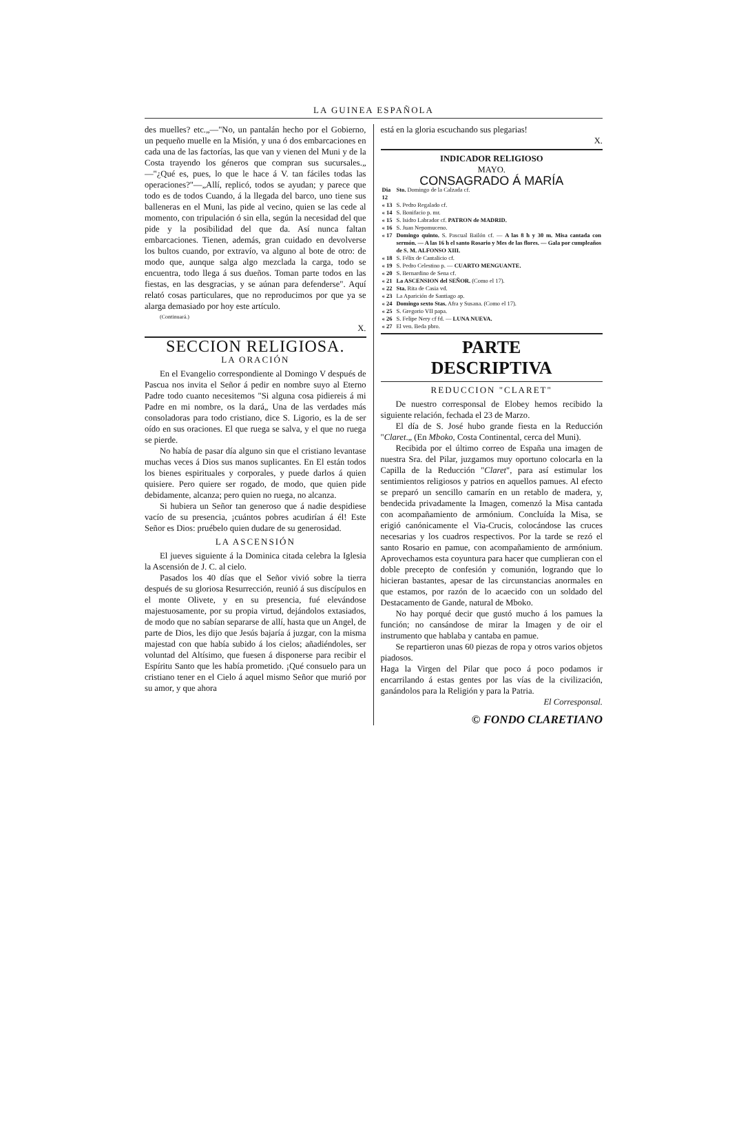LA GUINEA ESPAÑOLA
des muelles? etc.„—"No, un pantalán hecho por el Gobierno, un pequeño muelle en la Misión, y una ó dos embarcaciones en cada una de las factorías, las que van y vienen del Muni y de la Costa trayendo los géneros que compran sus sucursales.„ —"¿Qué es, pues, lo que le hace á V. tan fáciles todas las operaciones?"—„Allí, replicó, todos se ayudan; y parece que todo es de todos Cuando, á la llegada del barco, uno tiene sus balleneras en el Muni, las pide al vecino, quien se las cede al momento, con tripulación ó sin ella, según la necesidad del que pide y la posibilidad del que da. Así nunca faltan embarcaciones. Tienen, además, gran cuidado en devolverse los bultos cuando, por extravío, va alguno al bote de otro: de modo que, aunque salga algo mezclada la carga, todo se encuentra, todo llega á sus dueños. Toman parte todos en las fiestas, en las desgracias, y se aúnan para defenderse". Aquí relató cosas particulares, que no reproducimos por que ya se alarga demasiado por hoy este artículo.
(Continuará.)
X.
SECCION RELIGIOSA.
LA ORACIÓN
En el Evangelio correspondiente al Domingo V después de Pascua nos invita el Señor á pedir en nombre suyo al Eterno Padre todo cuanto necesitemos "Si alguna cosa pidiereis á mi Padre en mi nombre, os la dará„ Una de las verdades más consoladoras para todo cristiano, dice S. Ligorio, es la de ser oído en sus oraciones. El que ruega se salva, y el que no ruega se pierde.
No había de pasar día alguno sin que el cristiano levantase muchas veces á Dios sus manos suplicantes. En El están todos los bienes espirituales y corporales, y puede darlos á quien quisiere. Pero quiere ser rogado, de modo, que quien pide debidamente, alcanza; pero quien no ruega, no alcanza.
Si hubiera un Señor tan generoso que á nadie despidiese vacío de su presencia, ¡cuántos pobres acudirían á él! Este Señor es Dios: pruébelo quien dudare de su generosidad.
LA ASCENSIÓN
El jueves siguiente á la Dominica citada celebra la Iglesia la Ascensión de J. C. al cielo.
Pasados los 40 días que el Señor vivió sobre la tierra después de su gloriosa Resurrección, reunió á sus discípulos en el monte Olivete, y en su presencia, fué elevándose majestuosamente, por su propia virtud, dejándolos extasiados, de modo que no sabían separarse de allí, hasta que un Angel, de parte de Dios, les dijo que Jesús bajaría á juzgar, con la misma majestad con que había subido á los cielos; añadiéndoles, ser voluntad del Altísimo, que fuesen á disponerse para recibir el Espíritu Santo que les había prometido. ¡Qué consuelo para un cristiano tener en el Cielo á aquel mismo Señor que murió por su amor, y que ahora
está en la gloria escuchando sus plegarias!
X.
INDICADOR RELIGIOSO
MAYO.
CONSAGRADO Á MARÍA
| Dia 12 | Sto. Domingo de la Calzada cf. |
| « 13 | S. Pedro Regalado cf. |
| « 14 | S. Bonifacio p. mr. |
| « 15 | S. Isidro Labrador cf. PATRON de MADRID. |
| « 16 | S. Juan Nepomuceno. |
| « 17 | Domingo quinto. S. Pascual Bailón cf. — A las 8 h y 30 m. Misa cantada con sermón. — A las 16 h el santo Rosario y Mes de las flores. — Gala por cumpleaños de S. M. ALFONSO XIII. |
| « 18 | S. Félix de Cantalicio cf. |
| « 19 | S. Pedro Celestino p. — CUARTO MENGUANTE. |
| « 20 | S. Bernardino de Sena cf. |
| « 21 | La ASCENSION del SEÑOR. (Como el 17). |
| « 22 | Sta. Rita de Casia vd. |
| « 23 | La Aparición de Santiago ap. |
| « 24 | Domingo sexto Stas. Afra y Susana. (Como el 17). |
| « 25 | S. Gregorio VII papa. |
| « 26 | S. Felipe Nery cf fd. — LUNA NUEVA. |
| « 27 | El ven. Beda pbro. |
PARTE
DESCRIPTIVA
REDUCCION "CLARET"
De nuestro corresponsal de Elobey hemos recibido la siguiente relación, fechada el 23 de Marzo.
El día de S. José hubo grande fiesta en la Reducción "Claret.„ (En Mboko, Costa Continental, cerca del Muni).
Recibida por el último correo de España una imagen de nuestra Sra. del Pilar, juzgamos muy oportuno colocarla en la Capilla de la Reducción "Claret", para así estimular los sentimientos religiosos y patrios en aquellos pamues. Al efecto se preparó un sencillo camarín en un retablo de madera, y, bendecida privadamente la Imagen, comenzó la Misa cantada con acompañamiento de armónium. Concluída la Misa, se erigió canónicamente el Via-Crucis, colocándose las cruces necesarias y los cuadros respectivos. Por la tarde se rezó el santo Rosario en pamue, con acompañamiento de armónium. Aprovechamos esta coyuntura para hacer que cumplieran con el doble precepto de confesión y comunión, logrando que lo hicieran bastantes, apesar de las circunstancias anormales en que estamos, por razón de lo acaecido con un soldado del Destacamento de Gande, natural de Mboko.
No hay porqué decir que gustó mucho á los pamues la función; no cansándose de mirar la Imagen y de oir el instrumento que hablaba y cantaba en pamue.
Se repartieron unas 60 piezas de ropa y otros varios objetos piadosos.
Haga la Virgen del Pilar que poco á poco podamos ir encarrilando á estas gentes por las vías de la civilización, ganándolos para la Religión y para la Patria.
El Corresponsal.
© FONDO CLARETIANO